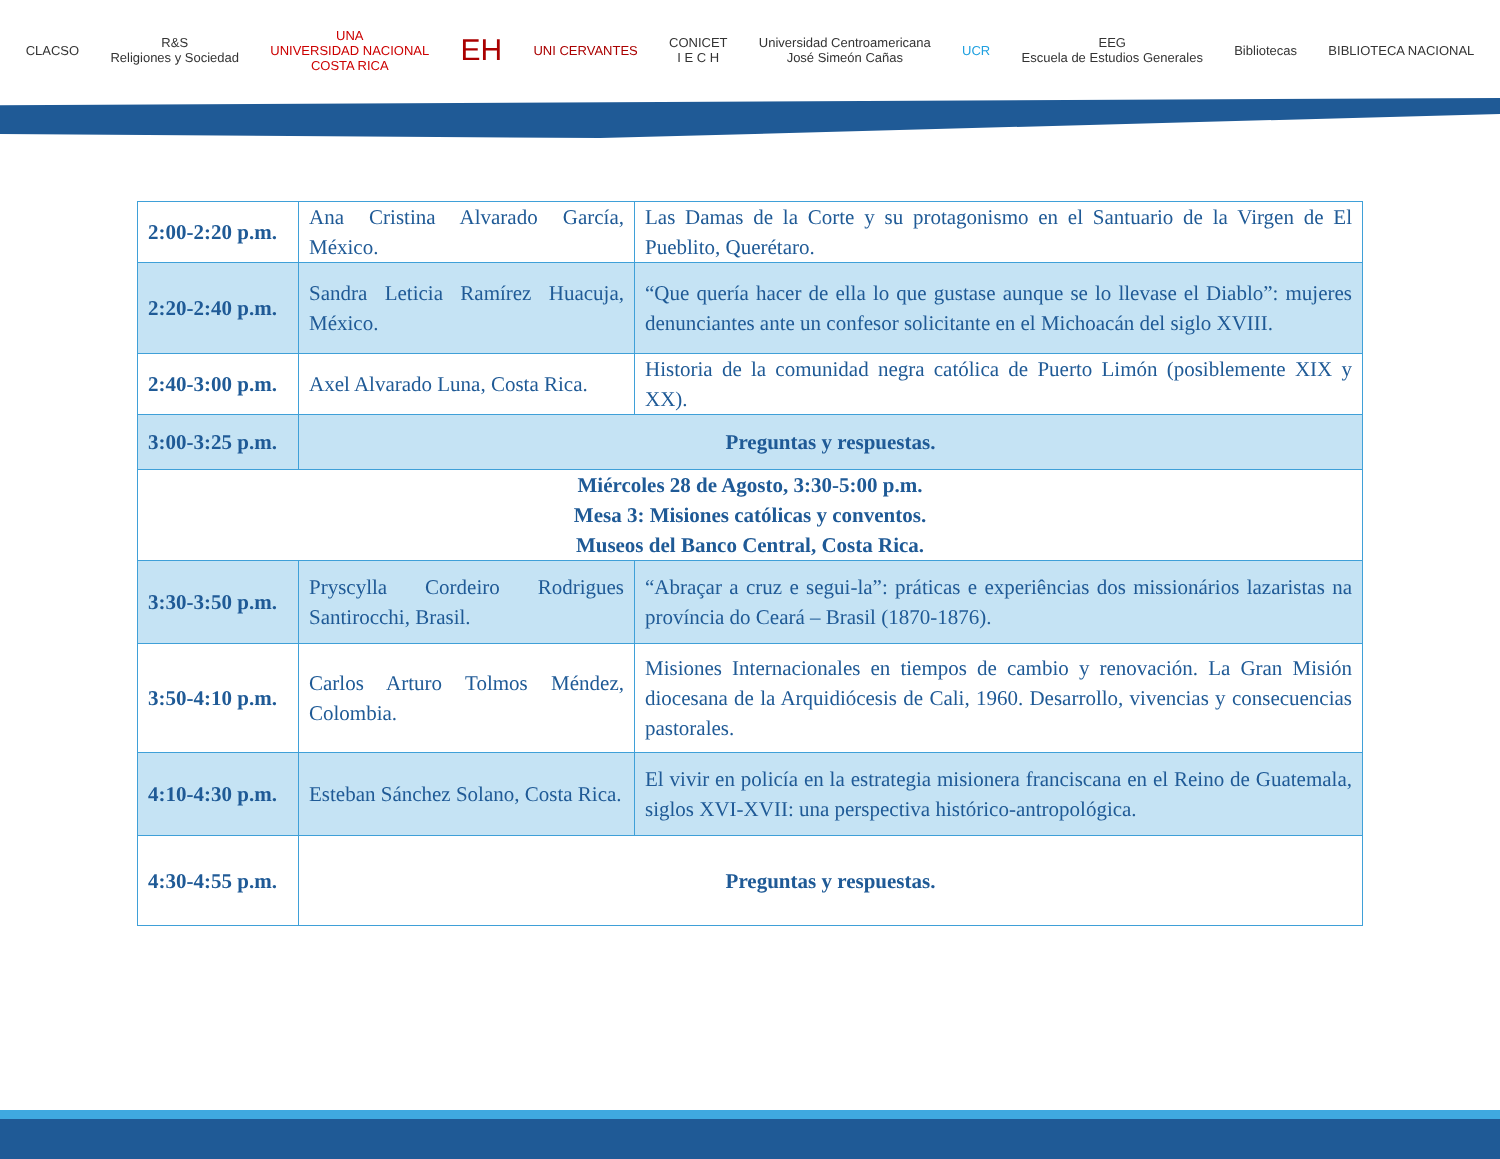CLACSO
R&S
Religiones y Sociedad
UNA
UNIVERSIDAD NACIONAL
COSTA RICA
EH
UNI CERVANTES
CONICET
I E C H
Universidad Centroamericana
José Simeón Cañas
UCR
EEG
Escuela de Estudios Generales
Bibliotecas BIBLIOTECA NACIONAL
| 2:00-2:20 p.m. | Ana Cristina Alvarado García, México. | Las Damas de la Corte y su protagonismo en el Santuario de la Virgen de El Pueblito, Querétaro. |
| 2:20-2:40 p.m. | Sandra Leticia Ramírez Huacuja, México. | “Que quería hacer de ella lo que gustase aunque se lo llevase el Diablo”: mujeres denunciantes ante un confesor solicitante en el Michoacán del siglo XVIII. |
| 2:40-3:00 p.m. | Axel Alvarado Luna, Costa Rica. | Historia de la comunidad negra católica de Puerto Limón (posiblemente XIX y XX). |
| 3:00-3:25 p.m. | Preguntas y respuestas. | |
| Miércoles 28 de Agosto, 3:30-5:00 p.m. Mesa 3: Misiones católicas y conventos. Museos del Banco Central, Costa Rica. | | |
| 3:30-3:50 p.m. | Pryscylla Cordeiro Rodrigues Santirocchi, Brasil. | “Abraçar a cruz e segui-la”: práticas e experiências dos missionários lazaristas na província do Ceará – Brasil (1870-1876). |
| 3:50-4:10 p.m. | Carlos Arturo Tolmos Méndez, Colombia. | Misiones Internacionales en tiempos de cambio y renovación. La Gran Misión diocesana de la Arquidiócesis de Cali, 1960. Desarrollo, vivencias y consecuencias pastorales. |
| 4:10-4:30 p.m. | Esteban Sánchez Solano, Costa Rica. | El vivir en policía en la estrategia misionera franciscana en el Reino de Guatemala, siglos XVI-XVII: una perspectiva histórico-antropológica. |
| 4:30-4:55 p.m. | Preguntas y respuestas. | |